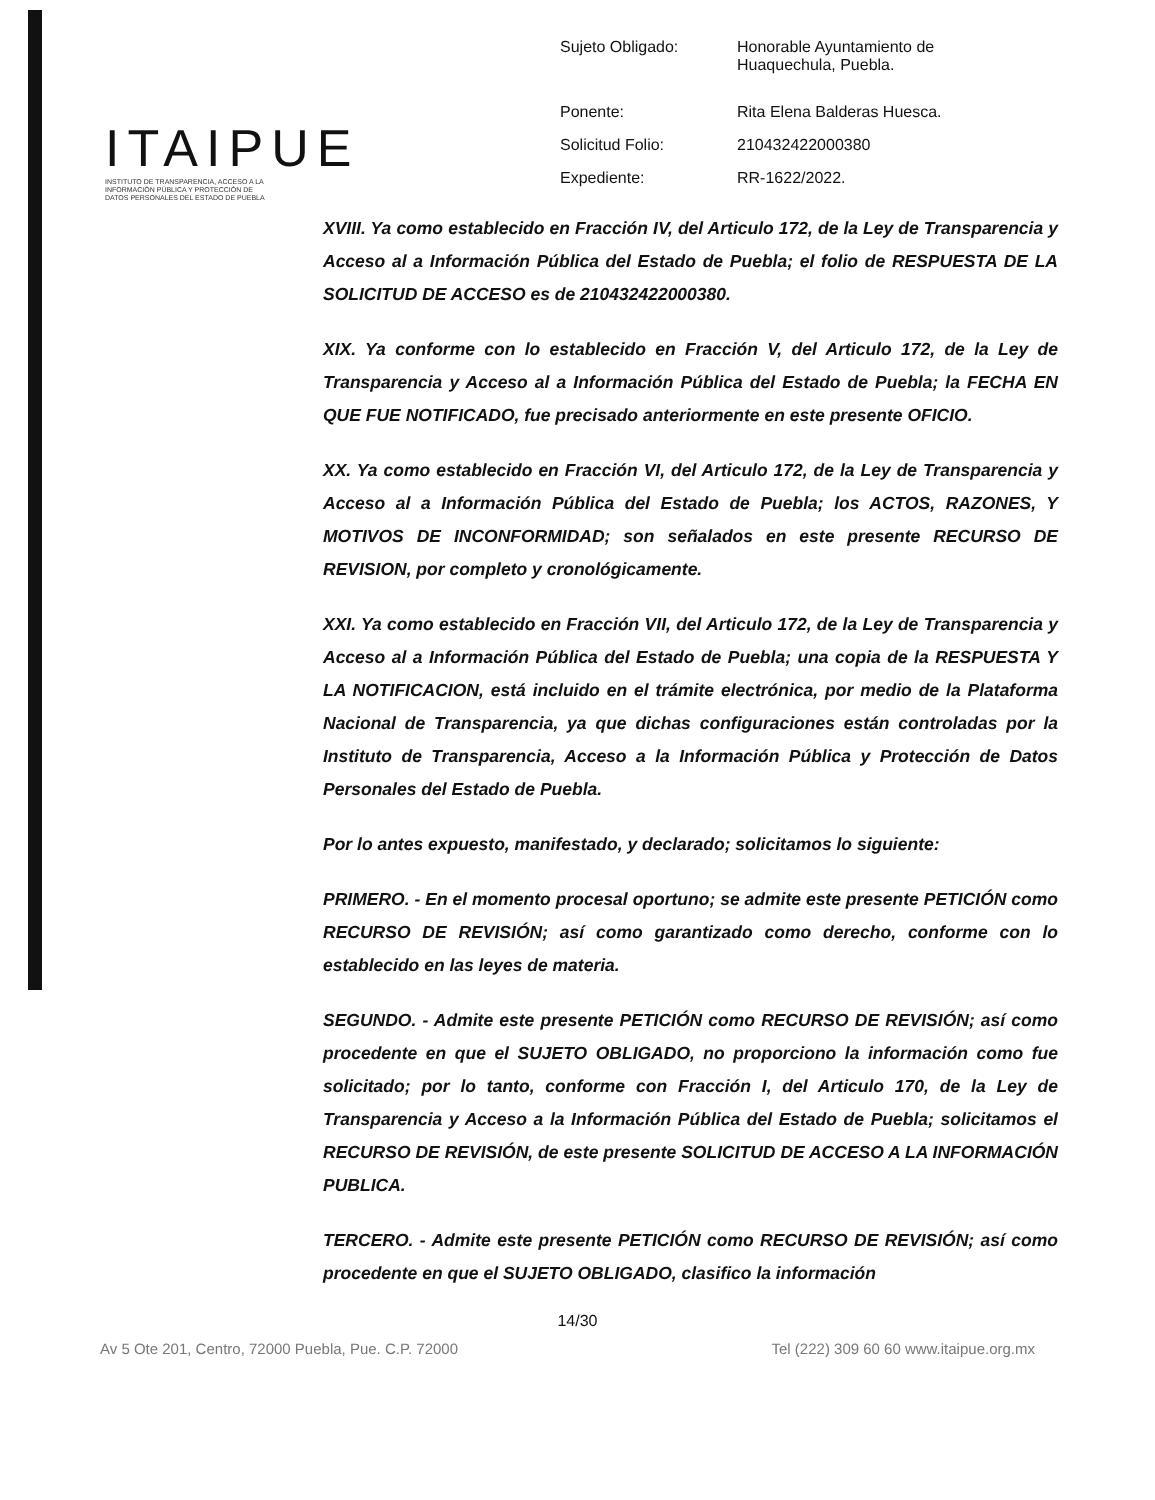ITAIPUE
INSTITUTO DE TRANSPARENCIA, ACCESO A LA
INFORMACIÓN PÚBLICA Y PROTECCIÓN DE
DATOS PERSONALES DEL ESTADO DE PUEBLA
| Sujeto Obligado: | Honorable Ayuntamiento de Huaquechula, Puebla. |
| Ponente: | Rita Elena Balderas Huesca. |
| Solicitud Folio: | 210432422000380 |
| Expediente: | RR-1622/2022. |
XVIII. Ya como establecido en Fracción IV, del Articulo 172, de la Ley de Transparencia y Acceso al a Información Pública del Estado de Puebla; el folio de RESPUESTA DE LA SOLICITUD DE ACCESO es de 210432422000380.
XIX. Ya conforme con lo establecido en Fracción V, del Articulo 172, de la Ley de Transparencia y Acceso al a Información Pública del Estado de Puebla; la FECHA EN QUE FUE NOTIFICADO, fue precisado anteriormente en este presente OFICIO.
XX. Ya como establecido en Fracción VI, del Articulo 172, de la Ley de Transparencia y Acceso al a Información Pública del Estado de Puebla; los ACTOS, RAZONES, Y MOTIVOS DE INCONFORMIDAD; son señalados en este presente RECURSO DE REVISION, por completo y cronológicamente.
XXI. Ya como establecido en Fracción VII, del Articulo 172, de la Ley de Transparencia y Acceso al a Información Pública del Estado de Puebla; una copia de la RESPUESTA Y LA NOTIFICACION, está incluido en el trámite electrónica, por medio de la Plataforma Nacional de Transparencia, ya que dichas configuraciones están controladas por la Instituto de Transparencia, Acceso a la Información Pública y Protección de Datos Personales del Estado de Puebla.
Por lo antes expuesto, manifestado, y declarado; solicitamos lo siguiente:
PRIMERO. - En el momento procesal oportuno; se admite este presente PETICIÓN como RECURSO DE REVISIÓN; así como garantizado como derecho, conforme con lo establecido en las leyes de materia.
SEGUNDO. - Admite este presente PETICIÓN como RECURSO DE REVISIÓN; así como procedente en que el SUJETO OBLIGADO, no proporciono la información como fue solicitado; por lo tanto, conforme con Fracción I, del Articulo 170, de la Ley de Transparencia y Acceso a la Información Pública del Estado de Puebla; solicitamos el RECURSO DE REVISIÓN, de este presente SOLICITUD DE ACCESO A LA INFORMACIÓN PUBLICA.
TERCERO. - Admite este presente PETICIÓN como RECURSO DE REVISIÓN; así como procedente en que el SUJETO OBLIGADO, clasifico la información
14/30
Av 5 Ote 201, Centro, 72000 Puebla, Pue. C.P. 72000 Tel (222) 309 60 60 www.itaipue.org.mx